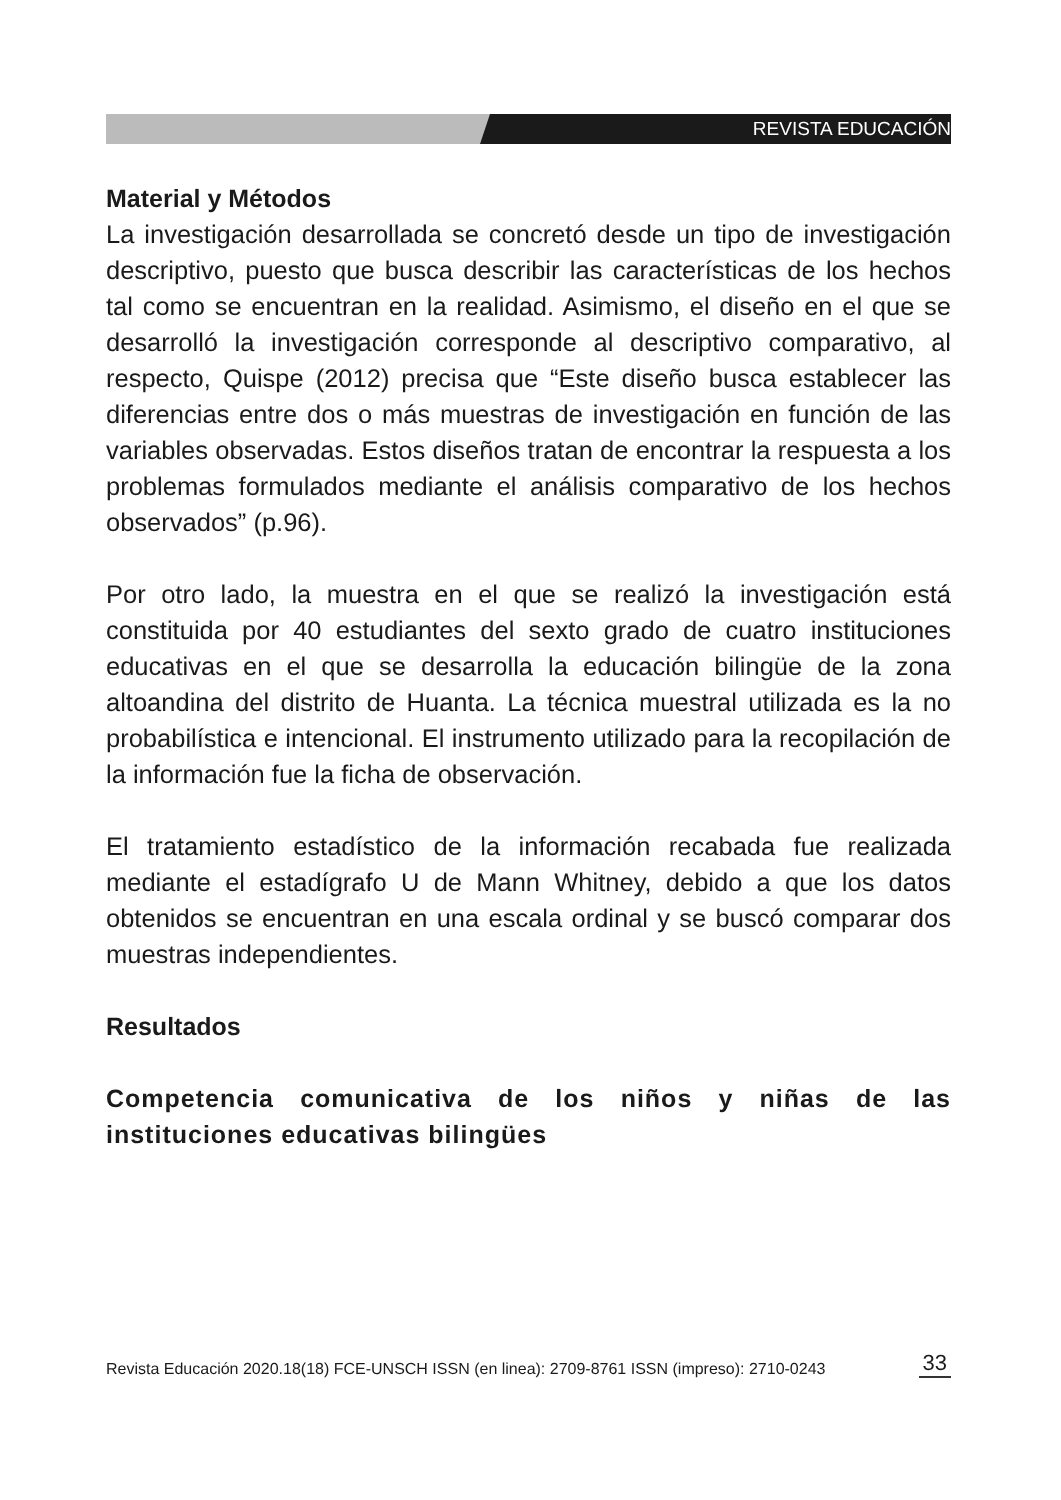REVISTA EDUCACIÓN
Material y Métodos
La investigación desarrollada se concretó desde un tipo de investigación descriptivo, puesto que busca describir las características de los hechos tal como se encuentran en la realidad. Asimismo, el diseño en el que se desarrolló la investigación corresponde al descriptivo comparativo, al respecto, Quispe (2012) precisa que “Este diseño busca establecer las diferencias entre dos o más muestras de investigación en función de las variables observadas. Estos diseños tratan de encontrar la respuesta a los problemas formulados mediante el análisis comparativo de los hechos observados” (p.96).
Por otro lado, la muestra en el que se realizó la investigación está constituida por 40 estudiantes del sexto grado de cuatro instituciones educativas en el que se desarrolla la educación bilingüe de la zona altoandina del distrito de Huanta. La técnica muestral utilizada es la no probabilística e intencional. El instrumento utilizado para la recopilación de la información fue la ficha de observación.
El tratamiento estadístico de la información recabada fue realizada mediante el estadígrafo U de Mann Whitney, debido a que los datos obtenidos se encuentran en una escala ordinal y se buscó comparar dos muestras independientes.
Resultados
Competencia comunicativa de los niños y niñas de las instituciones educativas bilingües
Revista Educación 2020.18(18) FCE-UNSCH ISSN (en linea): 2709-8761 ISSN (impreso): 2710-0243 33